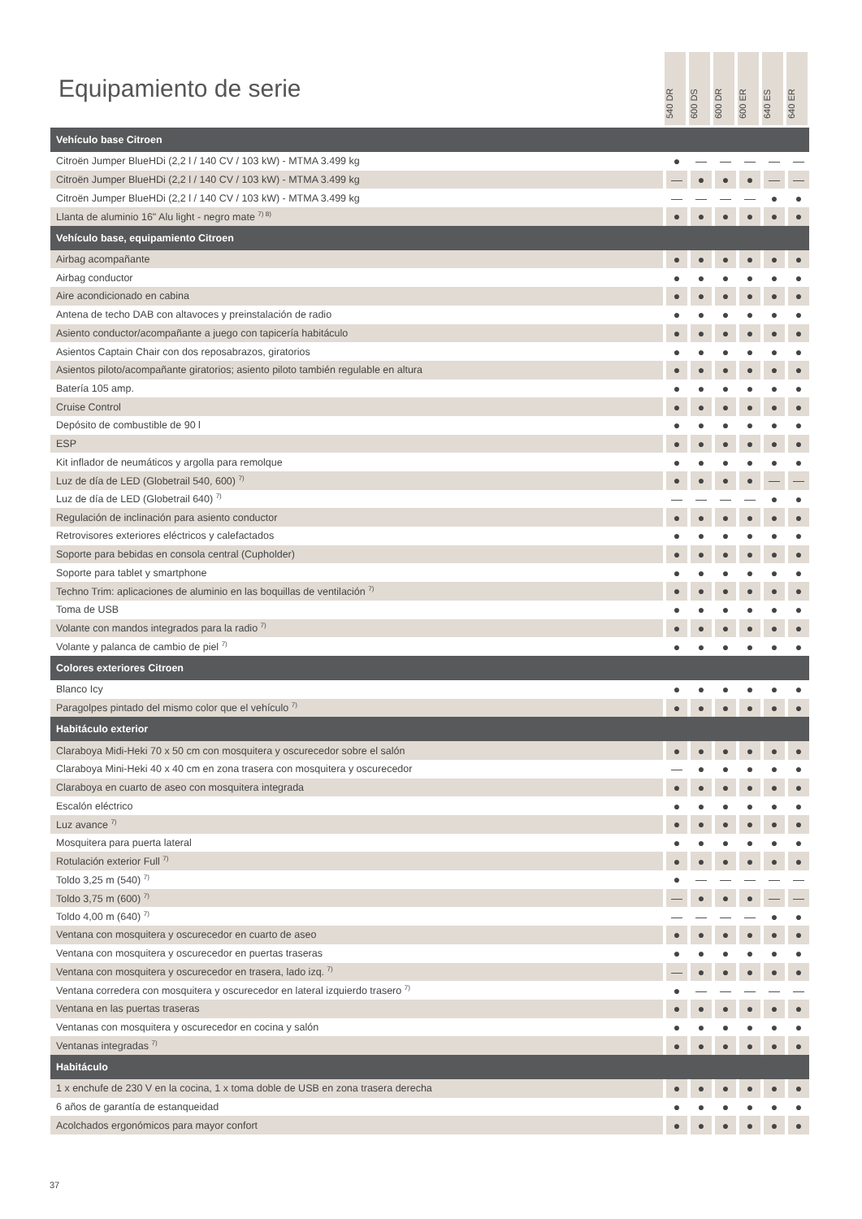Equipamiento de serie
540 DR
600 DS
600 DR
600 ER
640 ES
640 ER
| Vehículo base Citroen | | | | | | |
| Citroën Jumper BlueHDi (2,2 l / 140 CV / 103 kW) - MTMA 3.499 kg | ● | — | — | — | — | — |
| Citroën Jumper BlueHDi (2,2 l / 140 CV / 103 kW) - MTMA 3.499 kg | — | ● | ● | ● | — | — |
| Citroën Jumper BlueHDi (2,2 l / 140 CV / 103 kW) - MTMA 3.499 kg | — | — | — | — | ● | ● |
| Llanta de aluminio 16" Alu light - negro mate <sup>7) 8)</sup> | ● | ● | ● | ● | ● | ● |
| Vehículo base, equipamiento Citroen | | | | | | |
| Airbag acompañante | ● | ● | ● | ● | ● | ● |
| Airbag conductor | ● | ● | ● | ● | ● | ● |
| Aire acondicionado en cabina | ● | ● | ● | ● | ● | ● |
| Antena de techo DAB con altavoces y preinstalación de radio | ● | ● | ● | ● | ● | ● |
| Asiento conductor/acompañante a juego con tapicería habitáculo | ● | ● | ● | ● | ● | ● |
| Asientos Captain Chair con dos reposabrazos, giratorios | ● | ● | ● | ● | ● | ● |
| Asientos piloto/acompañante giratorios; asiento piloto también regulable en altura | ● | ● | ● | ● | ● | ● |
| Batería 105 amp. | ● | ● | ● | ● | ● | ● |
| Cruise Control | ● | ● | ● | ● | ● | ● |
| Depósito de combustible de 90 l | ● | ● | ● | ● | ● | ● |
| ESP | ● | ● | ● | ● | ● | ● |
| Kit inflador de neumáticos y argolla para remolque | ● | ● | ● | ● | ● | ● |
| Luz de día de LED (Globetrail 540, 600) <sup>7)</sup> | ● | ● | ● | ● | — | — |
| Luz de día de LED (Globetrail 640) <sup>7)</sup> | — | — | — | — | ● | ● |
| Regulación de inclinación para asiento conductor | ● | ● | ● | ● | ● | ● |
| Retrovisores exteriores eléctricos y calefactados | ● | ● | ● | ● | ● | ● |
| Soporte para bebidas en consola central (Cupholder) | ● | ● | ● | ● | ● | ● |
| Soporte para tablet y smartphone | ● | ● | ● | ● | ● | ● |
| Techno Trim: aplicaciones de aluminio en las boquillas de ventilación <sup>7)</sup> | ● | ● | ● | ● | ● | ● |
| Toma de USB | ● | ● | ● | ● | ● | ● |
| Volante con mandos integrados para la radio <sup>7)</sup> | ● | ● | ● | ● | ● | ● |
| Volante y palanca de cambio de piel <sup>7)</sup> | ● | ● | ● | ● | ● | ● |
| Colores exteriores Citroen | | | | | | |
| Blanco Icy | ● | ● | ● | ● | ● | ● |
| Paragolpes pintado del mismo color que el vehículo <sup>7)</sup> | ● | ● | ● | ● | ● | ● |
| Habitáculo exterior | | | | | | |
| Claraboya Midi-Heki 70 x 50 cm con mosquitera y oscurecedor sobre el salón | ● | ● | ● | ● | ● | ● |
| Claraboya Mini-Heki 40 x 40 cm en zona trasera con mosquitera y oscurecedor | — | ● | ● | ● | ● | ● |
| Claraboya en cuarto de aseo con mosquitera integrada | ● | ● | ● | ● | ● | ● |
| Escalón eléctrico | ● | ● | ● | ● | ● | ● |
| Luz avance <sup>7)</sup> | ● | ● | ● | ● | ● | ● |
| Mosquitera para puerta lateral | ● | ● | ● | ● | ● | ● |
| Rotulación exterior Full <sup>7)</sup> | ● | ● | ● | ● | ● | ● |
| Toldo 3,25 m (540) <sup>7)</sup> | ● | — | — | — | — | — |
| Toldo 3,75 m (600) <sup>7)</sup> | — | ● | ● | ● | — | — |
| Toldo 4,00 m (640) <sup>7)</sup> | — | — | — | — | ● | ● |
| Ventana con mosquitera y oscurecedor en cuarto de aseo | ● | ● | ● | ● | ● | ● |
| Ventana con mosquitera y oscurecedor en puertas traseras | ● | ● | ● | ● | ● | ● |
| Ventana con mosquitera y oscurecedor en trasera, lado izq. <sup>7)</sup> | — | ● | ● | ● | ● | ● |
| Ventana corredera con mosquitera y oscurecedor en lateral izquierdo trasero <sup>7)</sup> | ● | — | — | — | — | — |
| Ventana en las puertas traseras | ● | ● | ● | ● | ● | ● |
| Ventanas con mosquitera y oscurecedor en cocina y salón | ● | ● | ● | ● | ● | ● |
| Ventanas integradas <sup>7)</sup> | ● | ● | ● | ● | ● | ● |
| Habitáculo | | | | | | |
| 1 x enchufe de 230 V en la cocina, 1 x toma doble de USB en zona trasera derecha | ● | ● | ● | ● | ● | ● |
| 6 años de garantía de estanqueidad | ● | ● | ● | ● | ● | ● |
| Acolchados ergonómicos para mayor confort | ● | ● | ● | ● | ● | ● |
37